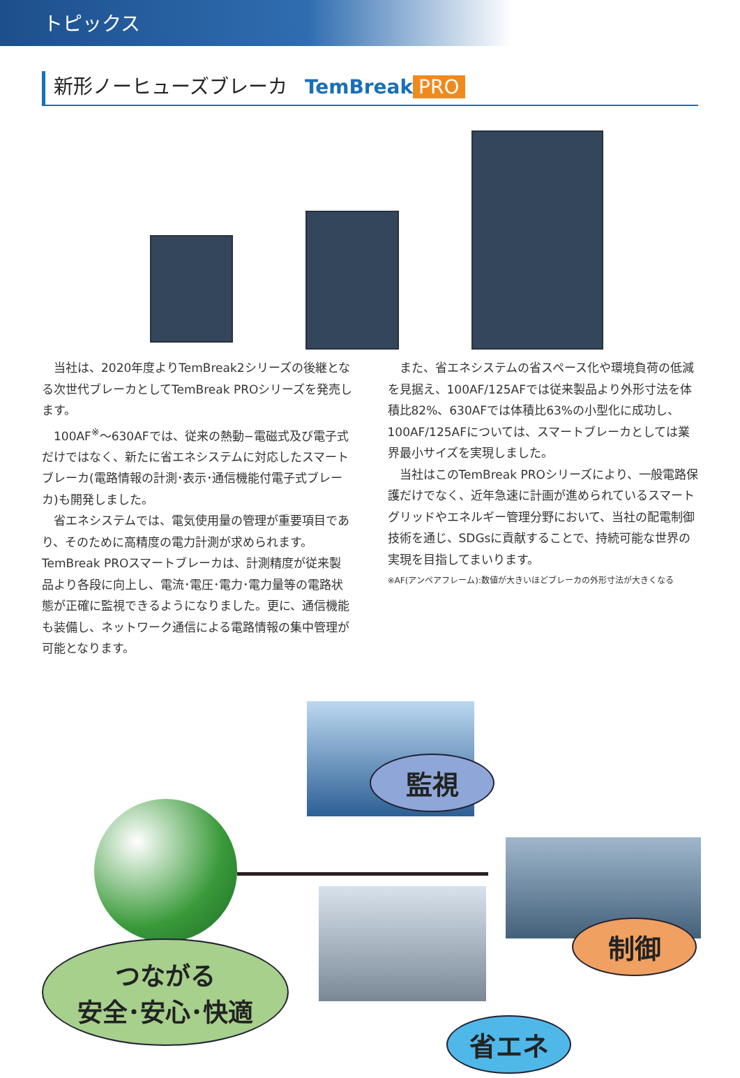トピックス
新形ノーヒューズブレーカ TemBreak PRO
当社は、2020年度よりTemBreak2シリーズの後継となる次世代ブレーカとしてTemBreak PROシリーズを発売します。
100AF<sup>※</sup>～630AFでは、従来の熱動−電磁式及び電子式だけではなく、新たに省エネシステムに対応したスマートブレーカ(電路情報の計測･表示･通信機能付電子式ブレーカ)も開発しました。
省エネシステムでは、電気使用量の管理が重要項目であり、そのために高精度の電力計測が求められます。TemBreak PROスマートブレーカは、計測精度が従来製品より各段に向上し、電流･電圧･電力･電力量等の電路状態が正確に監視できるようになりました。更に、通信機能も装備し、ネットワーク通信による電路情報の集中管理が可能となります。
また、省エネシステムの省スペース化や環境負荷の低減を見据え、100AF/125AFでは従来製品より外形寸法を体積比82%、630AFでは体積比63%の小型化に成功し、100AF/125AFについては、スマートブレーカとしては業界最小サイズを実現しました。
当社はこのTemBreak PROシリーズにより、一般電路保護だけでなく、近年急速に計画が進められているスマートグリッドやエネルギー管理分野において、当社の配電制御技術を通じ、SDGsに貢献することで、持続可能な世界の実現を目指してまいります。
※AF(アンペアフレーム):数値が大きいほどブレーカの外形寸法が大きくなる
つながる
安全･安心･快適
監視
制御
省エネ